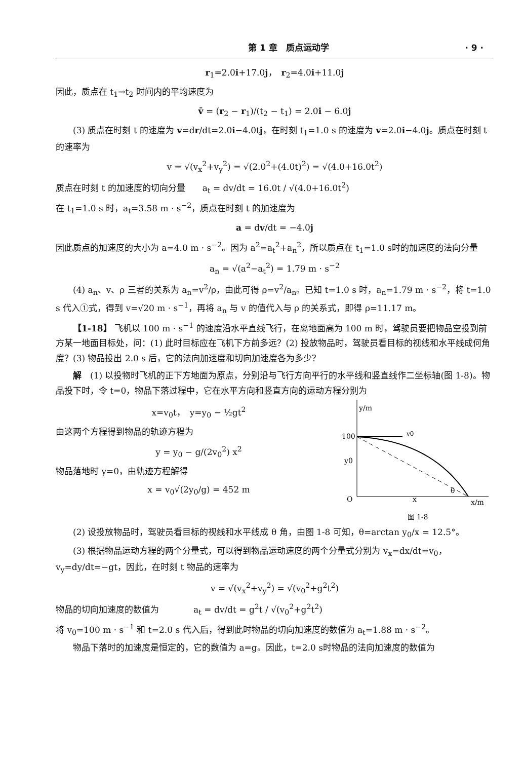第 1 章　质点运动学 · 9 ·
r<sub>1</sub>=2.0i+17.0j，　r<sub>2</sub>=4.0i+11.0j
因此，质点在 t<sub>1</sub>→t<sub>2</sub> 时间内的平均速度为
v̄ = (r<sub>2</sub> − r<sub>1</sub>)/(t<sub>2</sub> − t<sub>1</sub>) = 2.0i − 6.0j
(3) 质点在时刻 t 的速度为 v=dr/dt=2.0i−4.0tj，在时刻 t<sub>1</sub>=1.0 s 的速度为 v=2.0i−4.0j。质点在时刻 t 的速率为
v = √(v<sub>x</sub><sup>2</sup>+v<sub>y</sub><sup>2</sup>) = √(2.0<sup>2</sup>+(4.0t)<sup>2</sup>) = √(4.0+16.0t<sup>2</sup>)
质点在时刻 t 的加速度的切向分量　　a<sub>t</sub> = dv/dt = 16.0t / √(4.0+16.0t<sup>2</sup>)
在 t<sub>1</sub>=1.0 s 时，a<sub>t</sub>=3.58 m · s<sup>−2</sup>，质点在时刻 t 的加速度为
a = dv/dt = −4.0j
因此质点的加速度的大小为 a=4.0 m · s<sup>−2</sup>。因为 a<sup>2</sup>=a<sub>t</sub><sup>2</sup>+a<sub>n</sub><sup>2</sup>，所以质点在 t<sub>1</sub>=1.0 s时的加速度的法向分量
a<sub>n</sub> = √(a<sup>2</sup>−a<sub>t</sub><sup>2</sup>) = 1.79 m · s<sup>−2</sup>
(4) a<sub>n</sub>、v、ρ 三者的关系为 a<sub>n</sub>=v<sup>2</sup>/ρ，由此可得 ρ=v<sup>2</sup>/a<sub>n</sub>。已知 t=1.0 s 时，a<sub>n</sub>=1.79 m · s<sup>−2</sup>，将 t=1.0 s 代入①式，得到 v=√20 m · s<sup>−1</sup>，再将 a<sub>n</sub> 与 v 的值代入与 ρ 的关系式，即得 ρ=11.17 m。
【1-18】 飞机以 100 m · s<sup>−1</sup> 的速度沿水平直线飞行，在离地面高为 100 m 时，驾驶员要把物品空投到前方某一地面目标处，问：(1) 此时目标应在飞机下方前多远？(2) 投放物品时，驾驶员看目标的视线和水平线成何角度？(3) 物品投出 2.0 s 后，它的法向加速度和切向加速度各为多少？
解　(1) 以投物时飞机的正下方地面为原点，分别沿与飞行方向平行的水平线和竖直线作二坐标轴(图 1-8)。物品投下时，令 t=0，物品下落过程中，它在水平方向和竖直方向的运动方程分别为
x=v<sub>0</sub>t，　y=y<sub>0</sub> − ½gt<sup>2</sup>
由这两个方程得到物品的轨迹方程为
y = y<sub>0</sub> − g/(2v<sub>0</sub><sup>2</sup>) x<sup>2</sup>
物品落地时 y=0，由轨迹方程解得
x = v<sub>0</sub>√(2y<sub>0</sub>/g) = 452 m
y/m
100
v0
y0
θ
O
x
x/m
图 1-8
(2) 设投放物品时，驾驶员看目标的视线和水平线成 θ 角，由图 1-8 可知，θ=arctan y<sub>0</sub>/x = 12.5°。
(3) 根据物品运动方程的两个分量式，可以得到物品运动速度的两个分量式分别为 v<sub>x</sub>=dx/dt=v<sub>0</sub>，v<sub>y</sub>=dy/dt=−gt，因此，在时刻 t 物品的速率为
v = √(v<sub>x</sub><sup>2</sup>+v<sub>y</sub><sup>2</sup>) = √(v<sub>0</sub><sup>2</sup>+g<sup>2</sup>t<sup>2</sup>)
物品的切向加速度的数值为　　　　a<sub>t</sub> = dv/dt = g<sup>2</sup>t / √(v<sub>0</sub><sup>2</sup>+g<sup>2</sup>t<sup>2</sup>)
将 v<sub>0</sub>=100 m · s<sup>−1</sup> 和 t=2.0 s 代入后，得到此时物品的切向加速度的数值为 a<sub>t</sub>=1.88 m · s<sup>−2</sup>。
物品下落时的加速度是恒定的，它的数值为 a=g。因此，t=2.0 s时物品的法向加速度的数值为